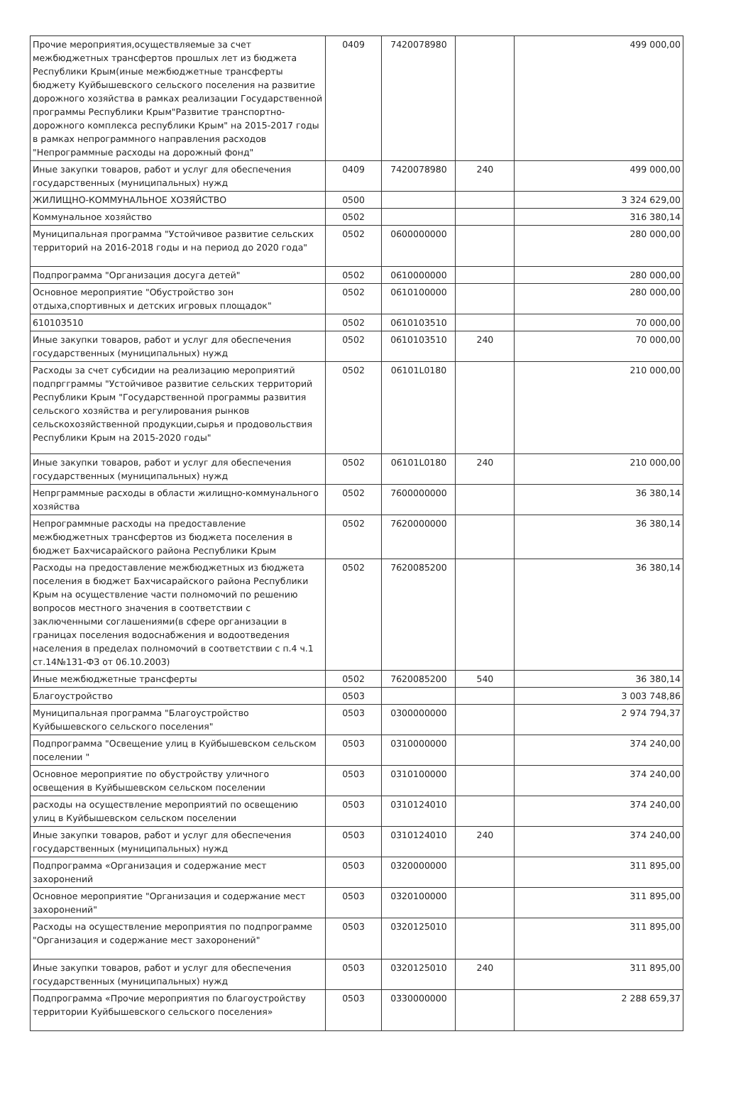| Прочие мероприятия,осуществляемые за счет межбюджетных трансфертов прошлых лет из бюджета Республики Крым(иные межбюджетные трансферты бюджету Куйбышевского сельского поселения на развитие дорожного хозяйства в рамках реализации Государственной программы Республики Крым"Развитие транспортно-дорожного комплекса республики Крым" на 2015-2017 годы в рамках непрограммного направления расходов "Непрограммные расходы на дорожный фонд" | 0409 | 7420078980 | | 499 000,00 |
| Иные закупки товаров, работ и услуг для обеспечения государственных (муниципальных) нужд | 0409 | 7420078980 | 240 | 499 000,00 |
| ЖИЛИЩНО-КОММУНАЛЬНОЕ ХОЗЯЙСТВО | 0500 | | | 3 324 629,00 |
| Коммунальное хозяйство | 0502 | | | 316 380,14 |
| Муниципальная программа "Устойчивое развитие сельских территорий на 2016-2018 годы и на период до 2020 года" | 0502 | 0600000000 | | 280 000,00 |
| Подпрограмма "Организация досуга детей" | 0502 | 0610000000 | | 280 000,00 |
| Основное мероприятие "Обустройство зон отдыха,спортивных и детских игровых площадок" | 0502 | 0610100000 | | 280 000,00 |
| 610103510 | 0502 | 0610103510 | | 70 000,00 |
| Иные закупки товаров, работ и услуг для обеспечения государственных (муниципальных) нужд | 0502 | 0610103510 | 240 | 70 000,00 |
| Расходы за счет субсидии на реализацию мероприятий подпргграммы "Устойчивое развитие сельских территорий Республики Крым "Государственной программы развития сельского хозяйства и регулирования рынков сельскохозяйственной продукции,сырья и продовольствия Республики Крым на 2015-2020 годы" | 0502 | 06101L0180 | | 210 000,00 |
| Иные закупки товаров, работ и услуг для обеспечения государственных (муниципальных) нужд | 0502 | 06101L0180 | 240 | 210 000,00 |
| Непрграммные расходы в области жилищно-коммунального хозяйства | 0502 | 7600000000 | | 36 380,14 |
| Непрограммные расходы на предоставление межбюджетных трансфертов из бюджета поселения в бюджет Бахчисарайского района Республики Крым | 0502 | 7620000000 | | 36 380,14 |
| Расходы на предоставление межбюджетных из бюджета поселения в бюджет Бахчисарайского района Республики Крым на осуществление части полномочий по решению вопросов местного значения в соответствии с заключенными соглашениями(в сфере организации в границах поселения водоснабжения и водоотведения населения в пределах полномочий в соответствии с п.4 ч.1 ст.14№131-ФЗ от 06.10.2003) | 0502 | 7620085200 | | 36 380,14 |
| Иные межбюджетные трансферты | 0502 | 7620085200 | 540 | 36 380,14 |
| Благоустройство | 0503 | | | 3 003 748,86 |
| Муниципальная программа "Благоустройство Куйбышевского сельского поселения" | 0503 | 0300000000 | | 2 974 794,37 |
| Подпрограмма "Освещение улиц в Куйбышевском сельском поселении " | 0503 | 0310000000 | | 374 240,00 |
| Основное мероприятие по обустройству уличного освещения в Куйбышевском сельском поселении | 0503 | 0310100000 | | 374 240,00 |
| расходы на осуществление мероприятий по освещению улиц в Куйбышевском сельском поселении | 0503 | 0310124010 | | 374 240,00 |
| Иные закупки товаров, работ и услуг для обеспечения государственных (муниципальных) нужд | 0503 | 0310124010 | 240 | 374 240,00 |
| Подпрограмма «Организация и содержание мест захоронений | 0503 | 0320000000 | | 311 895,00 |
| Основное мероприятие "Организация и содержание мест захоронений" | 0503 | 0320100000 | | 311 895,00 |
| Расходы на осуществление мероприятия по подпрограмме "Организация и содержание мест захоронений" | 0503 | 0320125010 | | 311 895,00 |
| Иные закупки товаров, работ и услуг для обеспечения государственных (муниципальных) нужд | 0503 | 0320125010 | 240 | 311 895,00 |
| Подпрограмма «Прочие мероприятия по благоустройству территории Куйбышевского сельского поселения» | 0503 | 0330000000 | | 2 288 659,37 |